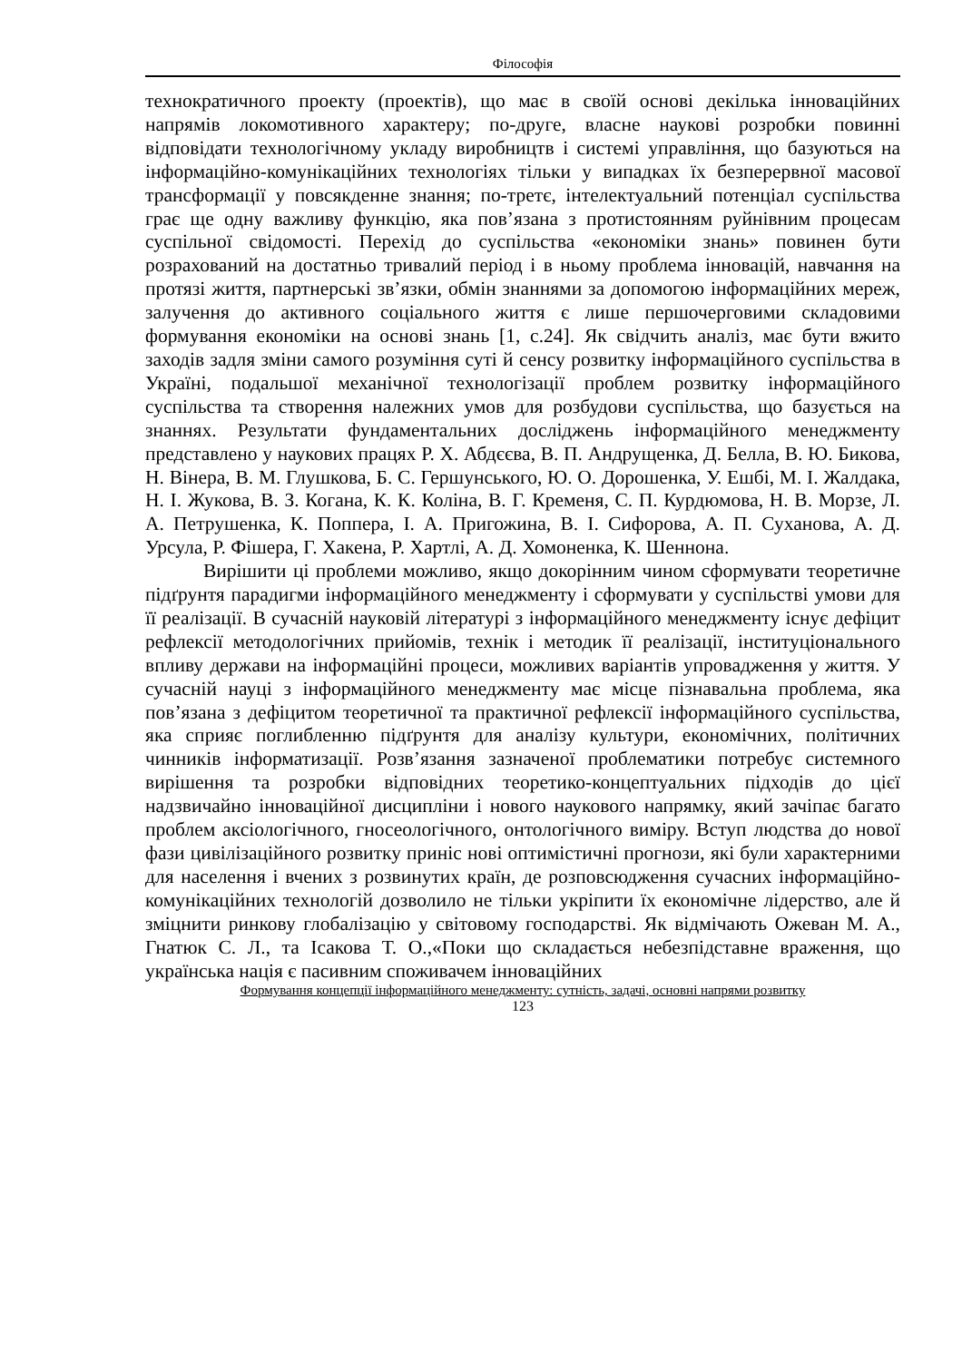Філософія
технократичного проекту (проектів), що має в своїй основі декілька інноваційних напрямів локомотивного характеру; по-друге, власне наукові розробки повинні відповідати технологічному укладу виробництв і системі управління, що базуються на інформаційно-комунікаційних технологіях тільки у випадках їх безперервної масової трансформації у повсякденне знання; по-третє, інтелектуальний потенціал суспільства грає ще одну важливу функцію, яка пов’язана з протистоянням руйнівним процесам суспільної свідомості. Перехід до суспільства «економіки знань» повинен бути розрахований на достатньо тривалий період і в ньому проблема інновацій, навчання на протязі життя, партнерські зв’язки, обмін знаннями за допомогою інформаційних мереж, залучення до активного соціального життя є лише першочерговими складовими формування економіки на основі знань [1, с.24]. Як свідчить аналіз, має бути вжито заходів задля зміни самого розуміння суті й сенсу розвитку інформаційного суспільства в Україні, подальшої механічної технологізації проблем розвитку інформаційного суспільства та створення належних умов для розбудови суспільства, що базується на знаннях. Результати фундаментальних досліджень інформаційного менеджменту представлено у наукових працях Р. Х. Абдєєва, В. П. Андрущенка, Д. Белла, В. Ю. Бикова, Н. Вінера, В. М. Глушкова, Б. С. Гершунського, Ю. О. Дорошенка, У. Ешбі, М. І. Жалдака, Н. І. Жукова, В. З. Когана, К. К. Коліна, В. Г. Кременя, С. П. Курдюмова, Н. В. Морзе, Л. А. Петрушенка, К. Поппера, І. А. Пригожина, В. І. Сифорова, А. П. Суханова, А. Д. Урсула, Р. Фішера, Г. Хакена, Р. Хартлі, А. Д. Хомоненка, К. Шеннона.
Вирішити ці проблеми можливо, якщо докорінним чином сформувати теоретичне підґрунтя парадигми інформаційного менеджменту і сформувати у суспільстві умови для її реалізації. В сучасній науковій літературі з інформаційного менеджменту існує дефіцит рефлексії методологічних прийомів, технік і методик її реалізації, інституціонального впливу держави на інформаційні процеси, можливих варіантів упровадження у життя. У сучасній науці з інформаційного менеджменту має місце пізнавальна проблема, яка пов’язана з дефіцитом теоретичної та практичної рефлексії інформаційного суспільства, яка сприяє поглибленню підґрунтя для аналізу культури, економічних, політичних чинників інформатизації. Розв’язання зазначеної проблематики потребує системного вирішення та розробки відповідних теоретико-концептуальних підходів до цієї надзвичайно інноваційної дисципліни і нового наукового напрямку, який зачіпає багато проблем аксіологічного, гносеологічного, онтологічного виміру. Вступ людства до нової фази цивілізаційного розвитку приніс нові оптимістичні прогнози, які були характерними для населення і вчених з розвинутих країн, де розповсюдження сучасних інформаційно-комунікаційних технологій дозволило не тільки укріпити їх економічне лідерство, але й зміцнити ринкову глобалізацію у світовому господарстві. Як відмічають Ожеван М. А., Гнатюк С. Л., та Ісакова Т. О.,«Поки що складається небезпідставне враження, що українська нація є пасивним споживачем інноваційних
Формування концепції інформаційного менеджменту: сутність, задачі, основні напрями розвитку
123